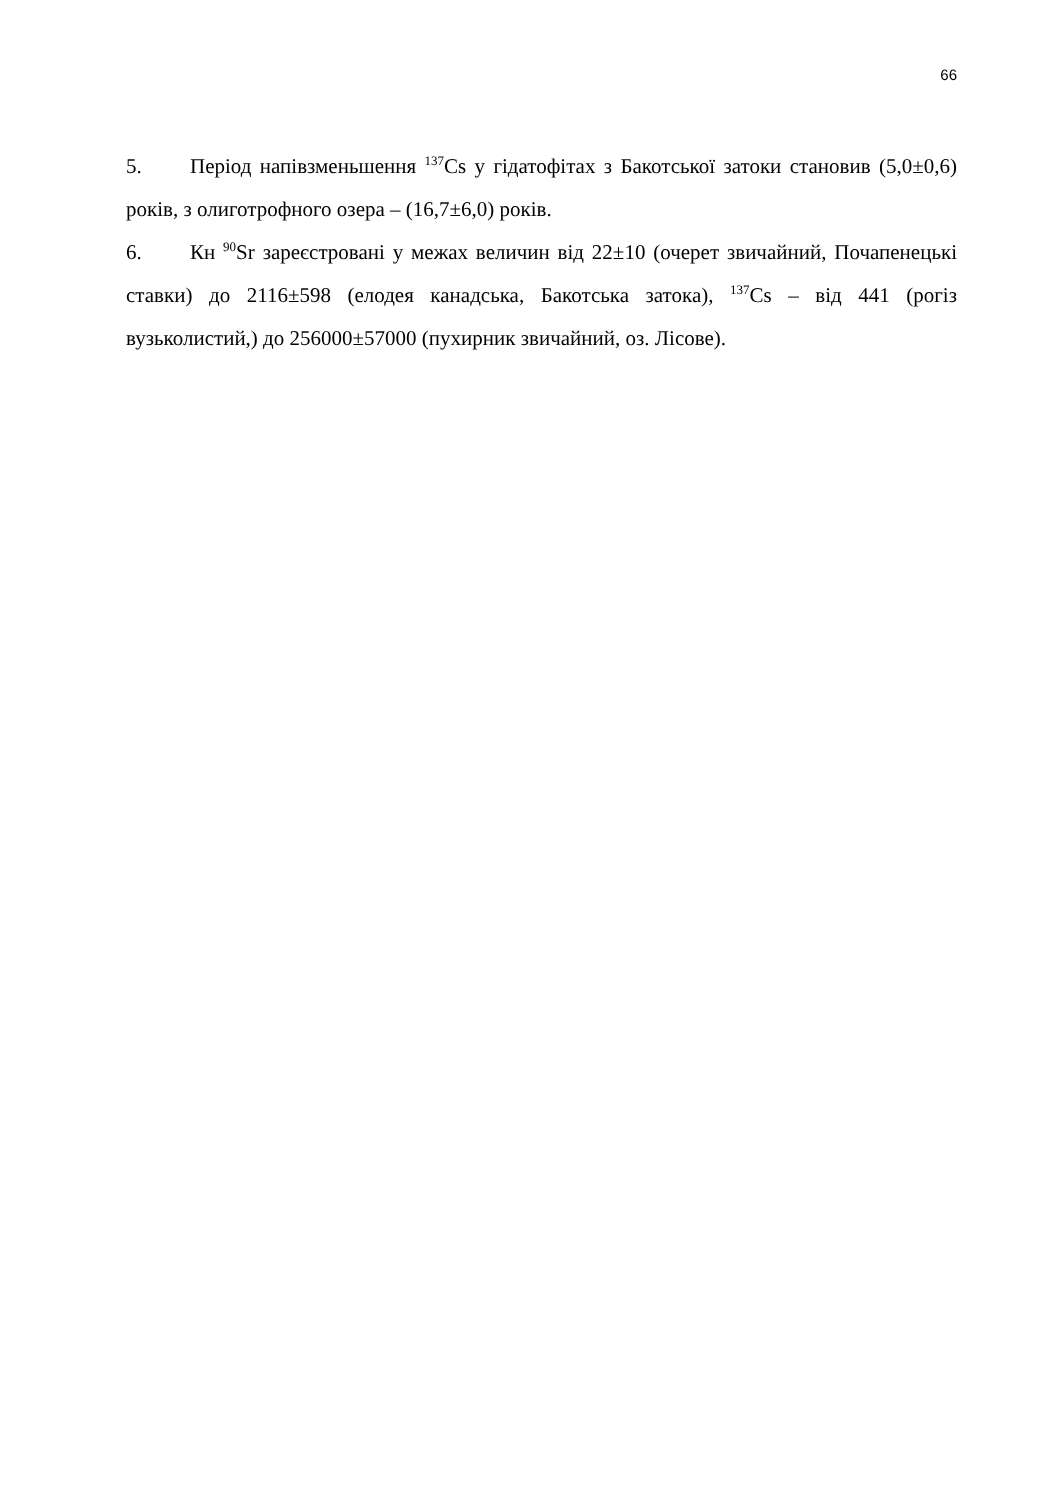66
5. Період напівзменьшення <sup>137</sup>Cs у гідатофітах з Бакотської затоки становив (5,0±0,6) років, з олиготрофного озера – (16,7±6,0) років.
6. Кн <sup>90</sup>Sr зареєстровані у межах величин від 22±10 (очерет звичайний, Почапенецькі ставки) до 2116±598 (елодея канадська, Бакотська затока), <sup>137</sup>Cs – від 441 (рогіз вузьколистий,) до 256000±57000 (пухирник звичайний, оз. Лісове).